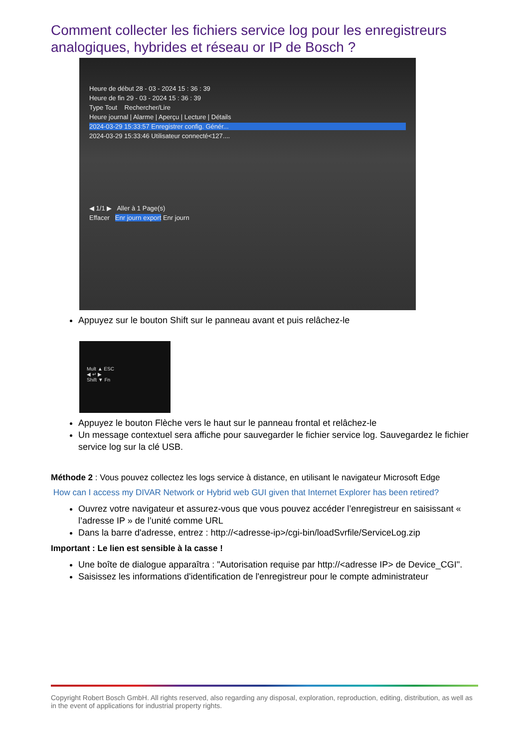Comment collecter les fichiers service log pour les enregistreurs analogiques, hybrides et réseau or IP de Bosch ?
Heure de début 28 - 03 - 2024 15 : 36 : 39
Heure de fin 29 - 03 - 2024 15 : 36 : 39
Type Tout Rechercher/Lire
Heure journal | Alarme | Aperçu | Lecture | Détails
2024-03-29 15:33:57 Enregistrer config. Génér...
2024-03-29 15:33:46 Utilisateur connecté<127....
◀ 1/1 ▶ Aller à 1 Page(s)
Effacer Enr journ export Enr journ
Appuyez sur le bouton Shift sur le panneau avant et puis relâchez-le
Mult ▲ ESC
◀ ↵ ▶
Shift ▼ Fn
Appuyez le bouton Flèche vers le haut sur le panneau frontal et relâchez-le
Un message contextuel sera affiche pour sauvegarder le fichier service log. Sauvegardez le fichier service log sur la clé USB.
Méthode 2 : Vous pouvez collectez les logs service à distance, en utilisant le navigateur Microsoft Edge
How can I access my DIVAR Network or Hybrid web GUI given that Internet Explorer has been retired?
Ouvrez votre navigateur et assurez-vous que vous pouvez accéder l’enregistreur en saisissant « l’adresse IP » de l’unité comme URL
Dans la barre d'adresse, entrez : http://<adresse-ip>/cgi-bin/loadSvrfile/ServiceLog.zip
Important : Le lien est sensible à la casse !
Une boîte de dialogue apparaîtra : "Autorisation requise par http://<adresse IP> de Device_CGI".
Saisissez les informations d'identification de l'enregistreur pour le compte administrateur
Copyright Robert Bosch GmbH. All rights reserved, also regarding any disposal, exploration, reproduction, editing, distribution, as well as in the event of applications for industrial property rights.